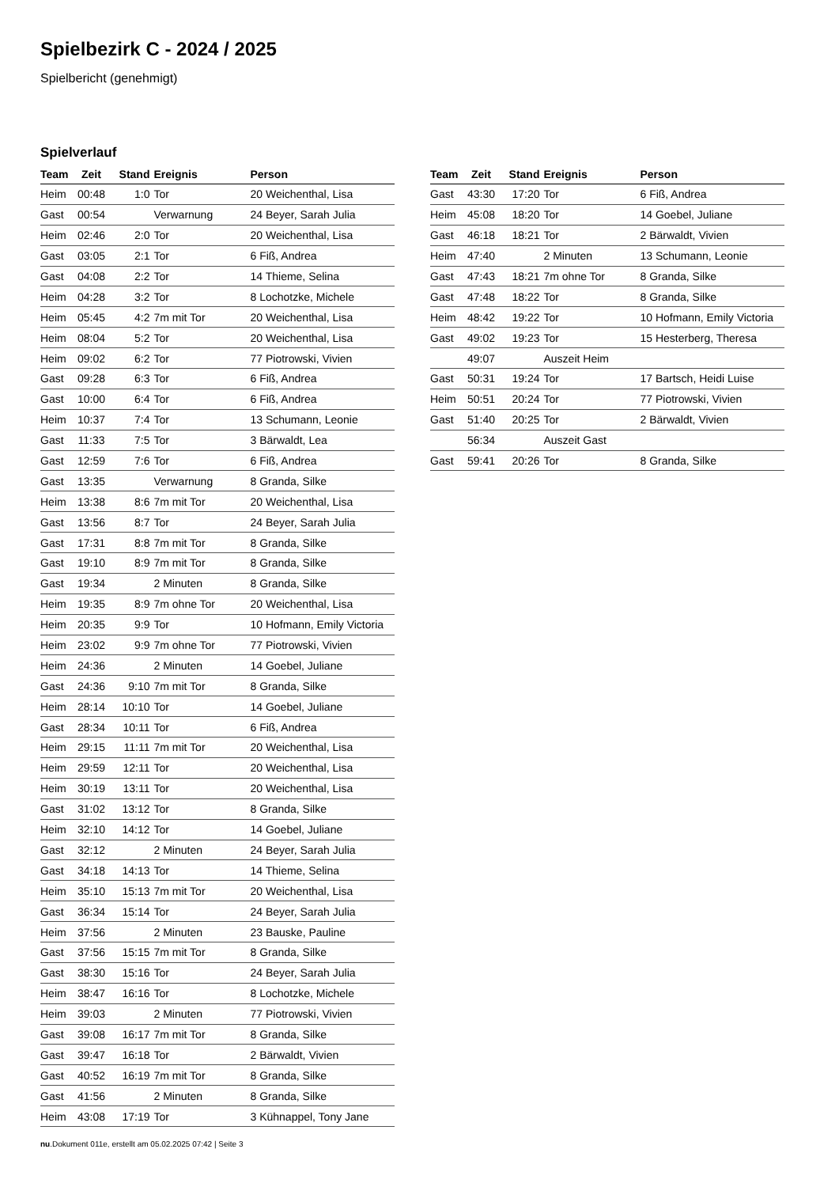Spielbezirk C - 2024 / 2025
Spielbericht (genehmigt)
Spielverlauf
| Team | Zeit | Stand | Ereignis | Person |
| --- | --- | --- | --- | --- |
| Heim | 00:48 | 1:0 | Tor | 20 Weichenthal, Lisa |
| Gast | 00:54 | | Verwarnung | 24 Beyer, Sarah Julia |
| Heim | 02:46 | 2:0 | Tor | 20 Weichenthal, Lisa |
| Gast | 03:05 | 2:1 | Tor | 6 Fiß, Andrea |
| Gast | 04:08 | 2:2 | Tor | 14 Thieme, Selina |
| Heim | 04:28 | 3:2 | Tor | 8 Lochotzke, Michele |
| Heim | 05:45 | 4:2 | 7m mit Tor | 20 Weichenthal, Lisa |
| Heim | 08:04 | 5:2 | Tor | 20 Weichenthal, Lisa |
| Heim | 09:02 | 6:2 | Tor | 77 Piotrowski, Vivien |
| Gast | 09:28 | 6:3 | Tor | 6 Fiß, Andrea |
| Gast | 10:00 | 6:4 | Tor | 6 Fiß, Andrea |
| Heim | 10:37 | 7:4 | Tor | 13 Schumann, Leonie |
| Gast | 11:33 | 7:5 | Tor | 3 Bärwaldt, Lea |
| Gast | 12:59 | 7:6 | Tor | 6 Fiß, Andrea |
| Gast | 13:35 | | Verwarnung | 8 Granda, Silke |
| Heim | 13:38 | 8:6 | 7m mit Tor | 20 Weichenthal, Lisa |
| Gast | 13:56 | 8:7 | Tor | 24 Beyer, Sarah Julia |
| Gast | 17:31 | 8:8 | 7m mit Tor | 8 Granda, Silke |
| Gast | 19:10 | 8:9 | 7m mit Tor | 8 Granda, Silke |
| Gast | 19:34 | | 2 Minuten | 8 Granda, Silke |
| Heim | 19:35 | 8:9 | 7m ohne Tor | 20 Weichenthal, Lisa |
| Heim | 20:35 | 9:9 | Tor | 10 Hofmann, Emily Victoria |
| Heim | 23:02 | 9:9 | 7m ohne Tor | 77 Piotrowski, Vivien |
| Heim | 24:36 | | 2 Minuten | 14 Goebel, Juliane |
| Gast | 24:36 | 9:10 | 7m mit Tor | 8 Granda, Silke |
| Heim | 28:14 | 10:10 | Tor | 14 Goebel, Juliane |
| Gast | 28:34 | 10:11 | Tor | 6 Fiß, Andrea |
| Heim | 29:15 | 11:11 | 7m mit Tor | 20 Weichenthal, Lisa |
| Heim | 29:59 | 12:11 | Tor | 20 Weichenthal, Lisa |
| Heim | 30:19 | 13:11 | Tor | 20 Weichenthal, Lisa |
| Gast | 31:02 | 13:12 | Tor | 8 Granda, Silke |
| Heim | 32:10 | 14:12 | Tor | 14 Goebel, Juliane |
| Gast | 32:12 | | 2 Minuten | 24 Beyer, Sarah Julia |
| Gast | 34:18 | 14:13 | Tor | 14 Thieme, Selina |
| Heim | 35:10 | 15:13 | 7m mit Tor | 20 Weichenthal, Lisa |
| Gast | 36:34 | 15:14 | Tor | 24 Beyer, Sarah Julia |
| Heim | 37:56 | | 2 Minuten | 23 Bauske, Pauline |
| Gast | 37:56 | 15:15 | 7m mit Tor | 8 Granda, Silke |
| Gast | 38:30 | 15:16 | Tor | 24 Beyer, Sarah Julia |
| Heim | 38:47 | 16:16 | Tor | 8 Lochotzke, Michele |
| Heim | 39:03 | | 2 Minuten | 77 Piotrowski, Vivien |
| Gast | 39:08 | 16:17 | 7m mit Tor | 8 Granda, Silke |
| Gast | 39:47 | 16:18 | Tor | 2 Bärwaldt, Vivien |
| Gast | 40:52 | 16:19 | 7m mit Tor | 8 Granda, Silke |
| Gast | 41:56 | | 2 Minuten | 8 Granda, Silke |
| Heim | 43:08 | 17:19 | Tor | 3 Kühnappel, Tony Jane |
| Team | Zeit | Stand | Ereignis | Person |
| --- | --- | --- | --- | --- |
| Gast | 43:30 | 17:20 | Tor | 6 Fiß, Andrea |
| Heim | 45:08 | 18:20 | Tor | 14 Goebel, Juliane |
| Gast | 46:18 | 18:21 | Tor | 2 Bärwaldt, Vivien |
| Heim | 47:40 | | 2 Minuten | 13 Schumann, Leonie |
| Gast | 47:43 | 18:21 | 7m ohne Tor | 8 Granda, Silke |
| Gast | 47:48 | 18:22 | Tor | 8 Granda, Silke |
| Heim | 48:42 | 19:22 | Tor | 10 Hofmann, Emily Victoria |
| Gast | 49:02 | 19:23 | Tor | 15 Hesterberg, Theresa |
| | 49:07 | | Auszeit Heim | |
| Gast | 50:31 | 19:24 | Tor | 17 Bartsch, Heidi Luise |
| Heim | 50:51 | 20:24 | Tor | 77 Piotrowski, Vivien |
| Gast | 51:40 | 20:25 | Tor | 2 Bärwaldt, Vivien |
| | 56:34 | | Auszeit Gast | |
| Gast | 59:41 | 20:26 | Tor | 8 Granda, Silke |
nu.Dokument 011e, erstellt am 05.02.2025 07:42 | Seite 3